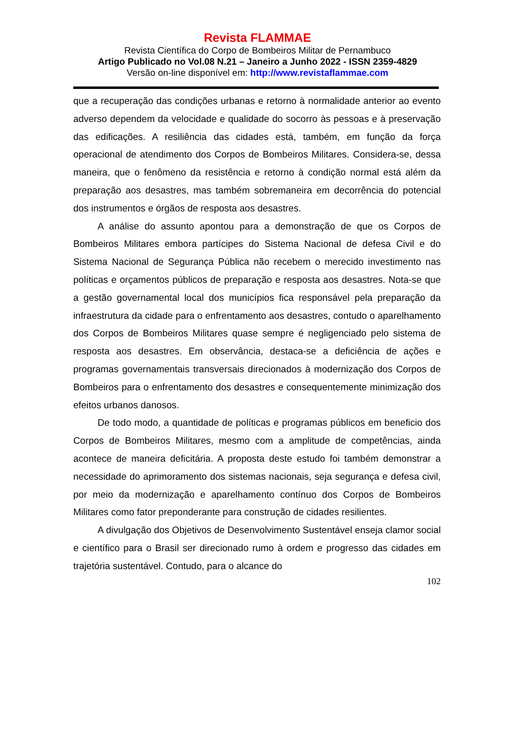Revista FLAMMAE
Revista Científica do Corpo de Bombeiros Militar de Pernambuco
Artigo Publicado no Vol.08 N.21 – Janeiro a Junho 2022 - ISSN 2359-4829
Versão on-line disponível em: http://www.revistaflammae.com
que a recuperação das condições urbanas e retorno à normalidade anterior ao evento adverso dependem da velocidade e qualidade do socorro às pessoas e à preservação das edificações. A resiliência das cidades está, também, em função da força operacional de atendimento dos Corpos de Bombeiros Militares. Considera-se, dessa maneira, que o fenômeno da resistência e retorno à condição normal está além da preparação aos desastres, mas também sobremaneira em decorrência do potencial dos instrumentos e órgãos de resposta aos desastres.
A análise do assunto apontou para a demonstração de que os Corpos de Bombeiros Militares embora partícipes do Sistema Nacional de defesa Civil e do Sistema Nacional de Segurança Pública não recebem o merecido investimento nas políticas e orçamentos públicos de preparação e resposta aos desastres. Nota-se que a gestão governamental local dos municípios fica responsável pela preparação da infraestrutura da cidade para o enfrentamento aos desastres, contudo o aparelhamento dos Corpos de Bombeiros Militares quase sempre é negligenciado pelo sistema de resposta aos desastres. Em observância, destaca-se a deficiência de ações e programas governamentais transversais direcionados à modernização dos Corpos de Bombeiros para o enfrentamento dos desastres e consequentemente minimização dos efeitos urbanos danosos.
De todo modo, a quantidade de políticas e programas públicos em beneficio dos Corpos de Bombeiros Militares, mesmo com a amplitude de competências, ainda acontece de maneira deficitária. A proposta deste estudo foi também demonstrar a necessidade do aprimoramento dos sistemas nacionais, seja segurança e defesa civil, por meio da modernização e aparelhamento contínuo dos Corpos de Bombeiros Militares como fator preponderante para construção de cidades resilientes.
A divulgação dos Objetivos de Desenvolvimento Sustentável enseja clamor social e científico para o Brasil ser direcionado rumo à ordem e progresso das cidades em trajetória sustentável. Contudo, para o alcance do
102